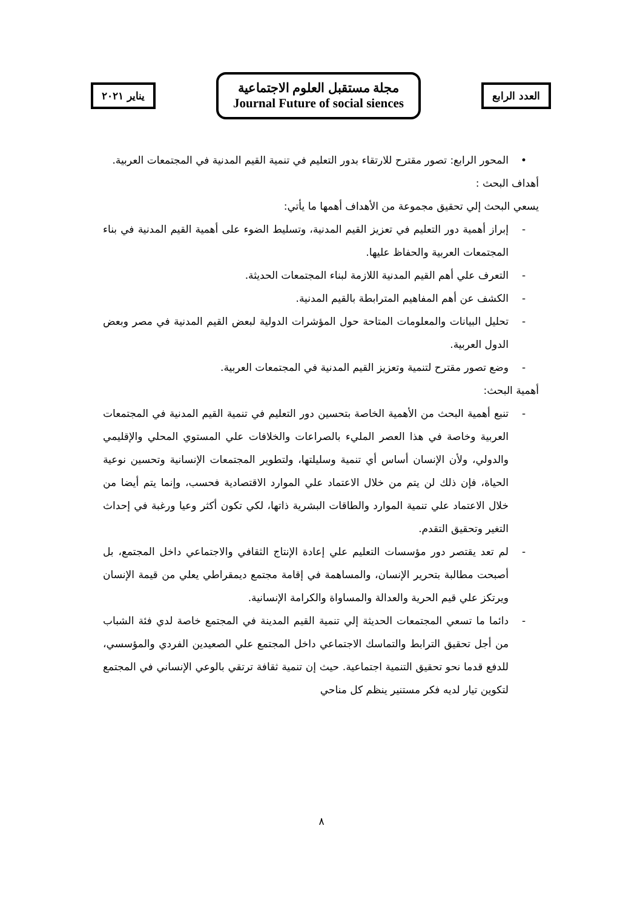يناير ٢٠٢١
مجلة مستقبل العلوم الاجتماعية
Journal Future of social siences
العدد الرابع
• المحور الرابع: تصور مقترح للارتقاء بدور التعليم في تنمية القيم المدنية في المجتمعات العربية.
أهداف البحث :
يسعي البحث إلي تحقيق مجموعة من الأهداف أهمها ما يأتي:
- إبراز أهمية دور التعليم في تعزيز القيم المدنية، وتسليط الضوء على أهمية القيم المدنية في بناء المجتمعات العربية والحفاظ عليها.
- التعرف علي أهم القيم المدنية اللازمة لبناء المجتمعات الحديثة.
- الكشف عن أهم المفاهيم المترابطة بالقيم المدنية.
- تحليل البيانات والمعلومات المتاحة حول المؤشرات الدولية لبعض القيم المدنية في مصر وبعض الدول العربية.
- وضع تصور مقترح لتنمية وتعزيز القيم المدنية في المجتمعات العربية.
أهمية البحث:
- تنبع أهمية البحث من الأهمية الخاصة بتحسين دور التعليم في تنمية القيم المدنية في المجتمعات العربية وخاصة في هذا العصر المليء بالصراعات والخلافات علي المستوي المحلي والإقليمي والدولي، ولأن الإنسان أساس أي تنمية وسليلتها، ولتطوير المجتمعات الإنسانية وتحسين نوعية الحياة، فإن ذلك لن يتم من خلال الاعتماد علي الموارد الاقتصادية فحسب، وإنما يتم أيضا من خلال الاعتماد علي تنمية الموارد والطاقات البشرية ذاتها، لكي تكون أكثر وعيا ورغبة في إحداث التغير وتحقيق التقدم.
- لم تعد يقتصر دور مؤسسات التعليم علي إعادة الإنتاج الثقافي والاجتماعي داخل المجتمع، بل أصبحت مطالبة بتحرير الإنسان، والمساهمة في إقامة مجتمع ديمقراطي يعلي من قيمة الإنسان ويرتكز علي قيم الحرية والعدالة والمساواة والكرامة الإنسانية.
- دائما ما تسعي المجتمعات الحديثة إلي تنمية القيم المدينة في المجتمع خاصة لدي فئة الشباب من أجل تحقيق الترابط والتماسك الاجتماعي داخل المجتمع علي الصعيدين الفردي والمؤسسي، للدفع قدما نحو تحقيق التنمية اجتماعية. حيث إن تنمية ثقافة ترتقي بالوعي الإنساني في المجتمع لتكوين تيار لديه فكر مستنير ينظم كل مناحي
٨